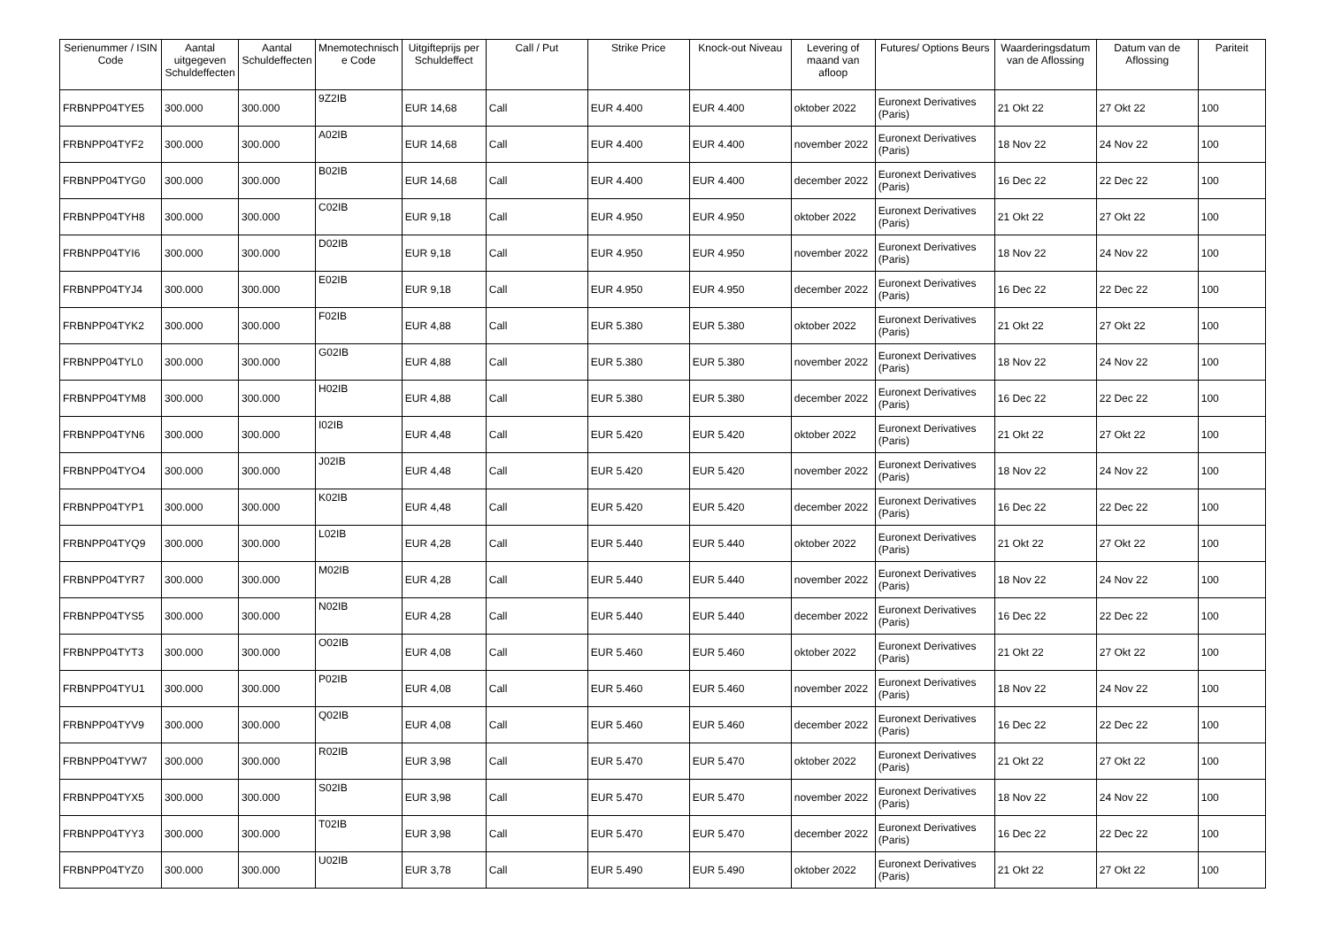| Serienummer / ISIN Code | Aantal uitgegeven Schuldeffecten | Aantal Schuldeffecten | Mnemotechnisch e Code | Uitgifteprijs per Schuldeffect | Call / Put | Strike Price | Knock-out Niveau | Levering of maand van afloop | Futures/ Options Beurs | Waarderingsdatum van de Aflossing | Datum van de Aflossing | Pariteit |
| --- | --- | --- | --- | --- | --- | --- | --- | --- | --- | --- | --- | --- |
| FRBNPP04TYE5 | 300.000 | 300.000 | 9Z2IB | EUR 14,68 | Call | EUR 4.400 | EUR 4.400 | oktober 2022 | Euronext Derivatives (Paris) | 21 Okt 22 | 27 Okt 22 | 100 |
| FRBNPP04TYF2 | 300.000 | 300.000 | A02IB | EUR 14,68 | Call | EUR 4.400 | EUR 4.400 | november 2022 | Euronext Derivatives (Paris) | 18 Nov 22 | 24 Nov 22 | 100 |
| FRBNPP04TYG0 | 300.000 | 300.000 | B02IB | EUR 14,68 | Call | EUR 4.400 | EUR 4.400 | december 2022 | Euronext Derivatives (Paris) | 16 Dec 22 | 22 Dec 22 | 100 |
| FRBNPP04TYH8 | 300.000 | 300.000 | C02IB | EUR 9,18 | Call | EUR 4.950 | EUR 4.950 | oktober 2022 | Euronext Derivatives (Paris) | 21 Okt 22 | 27 Okt 22 | 100 |
| FRBNPP04TYI6 | 300.000 | 300.000 | D02IB | EUR 9,18 | Call | EUR 4.950 | EUR 4.950 | november 2022 | Euronext Derivatives (Paris) | 18 Nov 22 | 24 Nov 22 | 100 |
| FRBNPP04TYJ4 | 300.000 | 300.000 | E02IB | EUR 9,18 | Call | EUR 4.950 | EUR 4.950 | december 2022 | Euronext Derivatives (Paris) | 16 Dec 22 | 22 Dec 22 | 100 |
| FRBNPP04TYK2 | 300.000 | 300.000 | F02IB | EUR 4,88 | Call | EUR 5.380 | EUR 5.380 | oktober 2022 | Euronext Derivatives (Paris) | 21 Okt 22 | 27 Okt 22 | 100 |
| FRBNPP04TYL0 | 300.000 | 300.000 | G02IB | EUR 4,88 | Call | EUR 5.380 | EUR 5.380 | november 2022 | Euronext Derivatives (Paris) | 18 Nov 22 | 24 Nov 22 | 100 |
| FRBNPP04TYM8 | 300.000 | 300.000 | H02IB | EUR 4,88 | Call | EUR 5.380 | EUR 5.380 | december 2022 | Euronext Derivatives (Paris) | 16 Dec 22 | 22 Dec 22 | 100 |
| FRBNPP04TYN6 | 300.000 | 300.000 | I02IB | EUR 4,48 | Call | EUR 5.420 | EUR 5.420 | oktober 2022 | Euronext Derivatives (Paris) | 21 Okt 22 | 27 Okt 22 | 100 |
| FRBNPP04TYO4 | 300.000 | 300.000 | J02IB | EUR 4,48 | Call | EUR 5.420 | EUR 5.420 | november 2022 | Euronext Derivatives (Paris) | 18 Nov 22 | 24 Nov 22 | 100 |
| FRBNPP04TYP1 | 300.000 | 300.000 | K02IB | EUR 4,48 | Call | EUR 5.420 | EUR 5.420 | december 2022 | Euronext Derivatives (Paris) | 16 Dec 22 | 22 Dec 22 | 100 |
| FRBNPP04TYQ9 | 300.000 | 300.000 | L02IB | EUR 4,28 | Call | EUR 5.440 | EUR 5.440 | oktober 2022 | Euronext Derivatives (Paris) | 21 Okt 22 | 27 Okt 22 | 100 |
| FRBNPP04TYR7 | 300.000 | 300.000 | M02IB | EUR 4,28 | Call | EUR 5.440 | EUR 5.440 | november 2022 | Euronext Derivatives (Paris) | 18 Nov 22 | 24 Nov 22 | 100 |
| FRBNPP04TYS5 | 300.000 | 300.000 | N02IB | EUR 4,28 | Call | EUR 5.440 | EUR 5.440 | december 2022 | Euronext Derivatives (Paris) | 16 Dec 22 | 22 Dec 22 | 100 |
| FRBNPP04TYT3 | 300.000 | 300.000 | O02IB | EUR 4,08 | Call | EUR 5.460 | EUR 5.460 | oktober 2022 | Euronext Derivatives (Paris) | 21 Okt 22 | 27 Okt 22 | 100 |
| FRBNPP04TYU1 | 300.000 | 300.000 | P02IB | EUR 4,08 | Call | EUR 5.460 | EUR 5.460 | november 2022 | Euronext Derivatives (Paris) | 18 Nov 22 | 24 Nov 22 | 100 |
| FRBNPP04TYV9 | 300.000 | 300.000 | Q02IB | EUR 4,08 | Call | EUR 5.460 | EUR 5.460 | december 2022 | Euronext Derivatives (Paris) | 16 Dec 22 | 22 Dec 22 | 100 |
| FRBNPP04TYW7 | 300.000 | 300.000 | R02IB | EUR 3,98 | Call | EUR 5.470 | EUR 5.470 | oktober 2022 | Euronext Derivatives (Paris) | 21 Okt 22 | 27 Okt 22 | 100 |
| FRBNPP04TYX5 | 300.000 | 300.000 | S02IB | EUR 3,98 | Call | EUR 5.470 | EUR 5.470 | november 2022 | Euronext Derivatives (Paris) | 18 Nov 22 | 24 Nov 22 | 100 |
| FRBNPP04TYY3 | 300.000 | 300.000 | T02IB | EUR 3,98 | Call | EUR 5.470 | EUR 5.470 | december 2022 | Euronext Derivatives (Paris) | 16 Dec 22 | 22 Dec 22 | 100 |
| FRBNPP04TYZ0 | 300.000 | 300.000 | U02IB | EUR 3,78 | Call | EUR 5.490 | EUR 5.490 | oktober 2022 | Euronext Derivatives (Paris) | 21 Okt 22 | 27 Okt 22 | 100 |